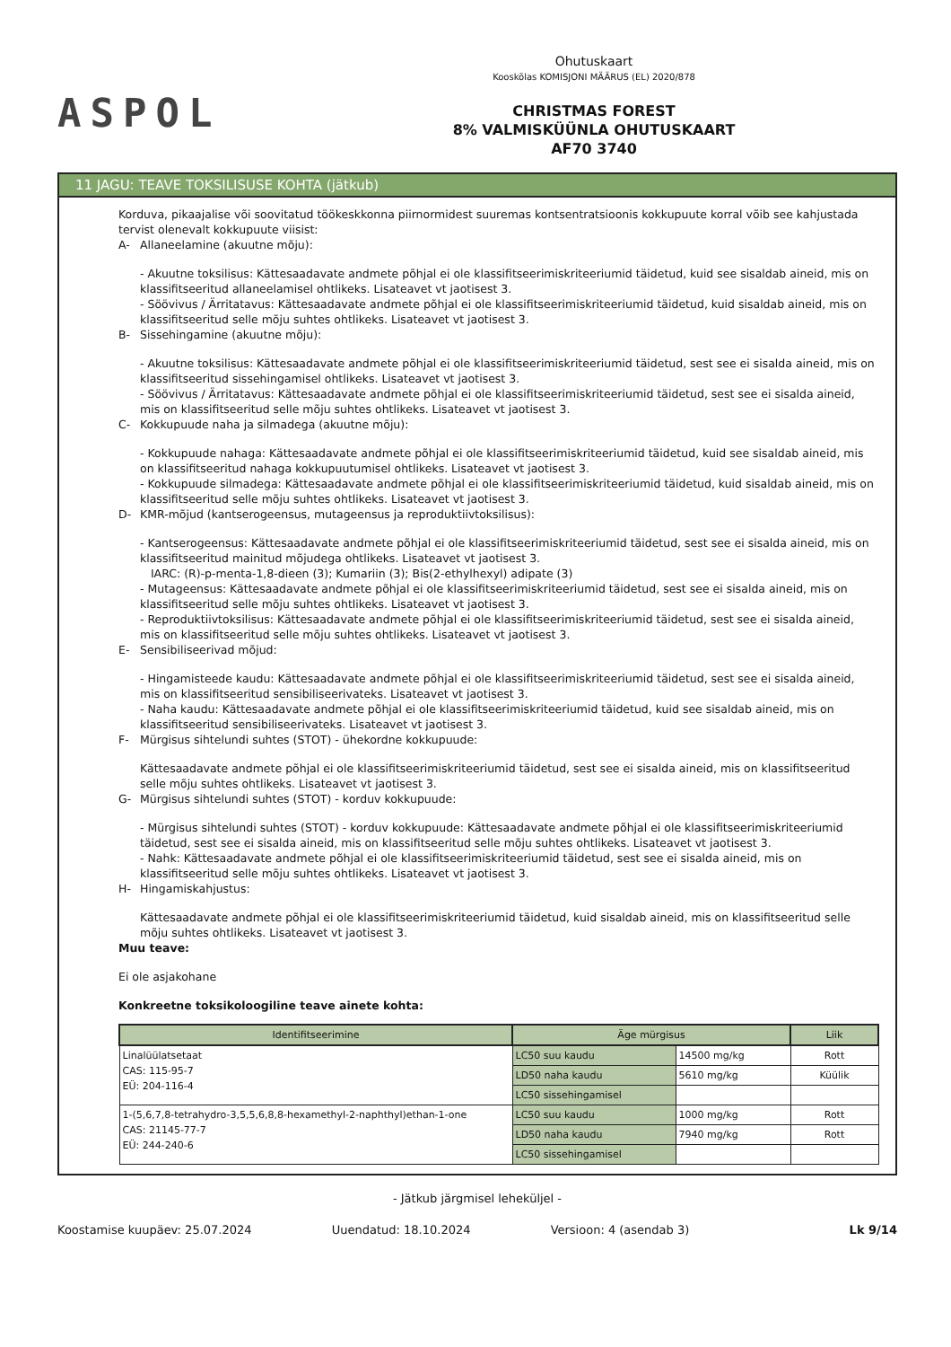ASPOL
Ohutuskaart
Kooskõlas KOMISJONI MÄÄRUS (EL) 2020/878
CHRISTMAS FOREST
8% VALMISKÜÜNLA OHUTUSKAART
AF70 3740
11 JAGU: TEAVE TOKSILISUSE KOHTA (jätkub)
Korduva, pikaajalise või soovitatud töökeskkonna piirnormidest suuremas kontsentratsioonis kokkupuute korral võib see kahjustada tervist olenevalt kokkupuute viisist:
A- Allaneelamine (akuutne mõju):
- Akuutne toksilisus: Kättesaadavate andmete põhjal ei ole klassifitseerimiskriteeriumid täidetud, kuid see sisaldab aineid, mis on klassifitseeritud allaneelamisel ohtlikeks. Lisateavet vt jaotisest 3.
- Söövivus / Ärritatavus: Kättesaadavate andmete põhjal ei ole klassifitseerimiskriteeriumid täidetud, kuid sisaldab aineid, mis on klassifitseeritud selle mõju suhtes ohtlikeks. Lisateavet vt jaotisest 3.
B- Sissehingamine (akuutne mõju):
- Akuutne toksilisus: Kättesaadavate andmete põhjal ei ole klassifitseerimiskriteeriumid täidetud, sest see ei sisalda aineid, mis on klassifitseeritud sissehingamisel ohtlikeks. Lisateavet vt jaotisest 3.
- Söövivus / Ärritatavus: Kättesaadavate andmete põhjal ei ole klassifitseerimiskriteeriumid täidetud, sest see ei sisalda aineid, mis on klassifitseeritud selle mõju suhtes ohtlikeks. Lisateavet vt jaotisest 3.
C- Kokkupuude naha ja silmadega (akuutne mõju):
- Kokkupuude nahaga: Kättesaadavate andmete põhjal ei ole klassifitseerimiskriteeriumid täidetud, kuid see sisaldab aineid, mis on klassifitseeritud nahaga kokkupuutumisel ohtlikeks. Lisateavet vt jaotisest 3.
- Kokkupuude silmadega: Kättesaadavate andmete põhjal ei ole klassifitseerimiskriteeriumid täidetud, kuid sisaldab aineid, mis on klassifitseeritud selle mõju suhtes ohtlikeks. Lisateavet vt jaotisest 3.
D- KMR-mõjud (kantserogeensus, mutageensus ja reproduktiivtoksilisus):
- Kantserogeensus: Kättesaadavate andmete põhjal ei ole klassifitseerimiskriteeriumid täidetud, sest see ei sisalda aineid, mis on klassifitseeritud mainitud mõjudega ohtlikeks. Lisateavet vt jaotisest 3.
IARC: (R)-p-menta-1,8-dieen (3); Kumariin (3); Bis(2-ethylhexyl) adipate (3)
- Mutageensus: Kättesaadavate andmete põhjal ei ole klassifitseerimiskriteeriumid täidetud, sest see ei sisalda aineid, mis on klassifitseeritud selle mõju suhtes ohtlikeks. Lisateavet vt jaotisest 3.
- Reproduktiivtoksilisus: Kättesaadavate andmete põhjal ei ole klassifitseerimiskriteeriumid täidetud, sest see ei sisalda aineid, mis on klassifitseeritud selle mõju suhtes ohtlikeks. Lisateavet vt jaotisest 3.
E- Sensibiliseerivad mõjud:
- Hingamisteede kaudu: Kättesaadavate andmete põhjal ei ole klassifitseerimiskriteeriumid täidetud, sest see ei sisalda aineid, mis on klassifitseeritud sensibiliseerivateks. Lisateavet vt jaotisest 3.
- Naha kaudu: Kättesaadavate andmete põhjal ei ole klassifitseerimiskriteeriumid täidetud, kuid see sisaldab aineid, mis on klassifitseeritud sensibiliseerivateks. Lisateavet vt jaotisest 3.
F- Mürgisus sihtelundi suhtes (STOT) - ühekordne kokkupuude:
Kättesaadavate andmete põhjal ei ole klassifitseerimiskriteeriumid täidetud, sest see ei sisalda aineid, mis on klassifitseeritud selle mõju suhtes ohtlikeks. Lisateavet vt jaotisest 3.
G- Mürgisus sihtelundi suhtes (STOT) - korduv kokkupuude:
- Mürgisus sihtelundi suhtes (STOT) - korduv kokkupuude: Kättesaadavate andmete põhjal ei ole klassifitseerimiskriteeriumid täidetud, sest see ei sisalda aineid, mis on klassifitseeritud selle mõju suhtes ohtlikeks. Lisateavet vt jaotisest 3.
- Nahk: Kättesaadavate andmete põhjal ei ole klassifitseerimiskriteeriumid täidetud, sest see ei sisalda aineid, mis on klassifitseeritud selle mõju suhtes ohtlikeks. Lisateavet vt jaotisest 3.
H- Hingamiskahjustus:
Kättesaadavate andmete põhjal ei ole klassifitseerimiskriteeriumid täidetud, kuid sisaldab aineid, mis on klassifitseeritud selle mõju suhtes ohtlikeks. Lisateavet vt jaotisest 3.
Muu teave:
Ei ole asjakohane
Konkreetne toksikoloogiline teave ainete kohta:
| Identifitseerimine | Äge mürgisus | | Liik |
| --- | --- | --- | --- |
| Linalüülatsetaat CAS: 115-95-7 EÜ: 204-116-4 | LC50 suu kaudu | 14500 mg/kg | Rott |
| | LD50 naha kaudu | 5610 mg/kg | Küülik |
| | LC50 sissehingamisel | | |
| 1-(5,6,7,8-tetrahydro-3,5,5,6,8,8-hexamethyl-2-naphthyl)ethan-1-one CAS: 21145-77-7 EÜ: 244-240-6 | LC50 suu kaudu | 1000 mg/kg | Rott |
| | LD50 naha kaudu | 7940 mg/kg | Rott |
| | LC50 sissehingamisel | | |
- Jätkub järgmisel leheküljel -
Koostamise kuupäev: 25.07.2024 Uuendatud: 18.10.2024 Versioon: 4 (asendab 3) Lk 9/14